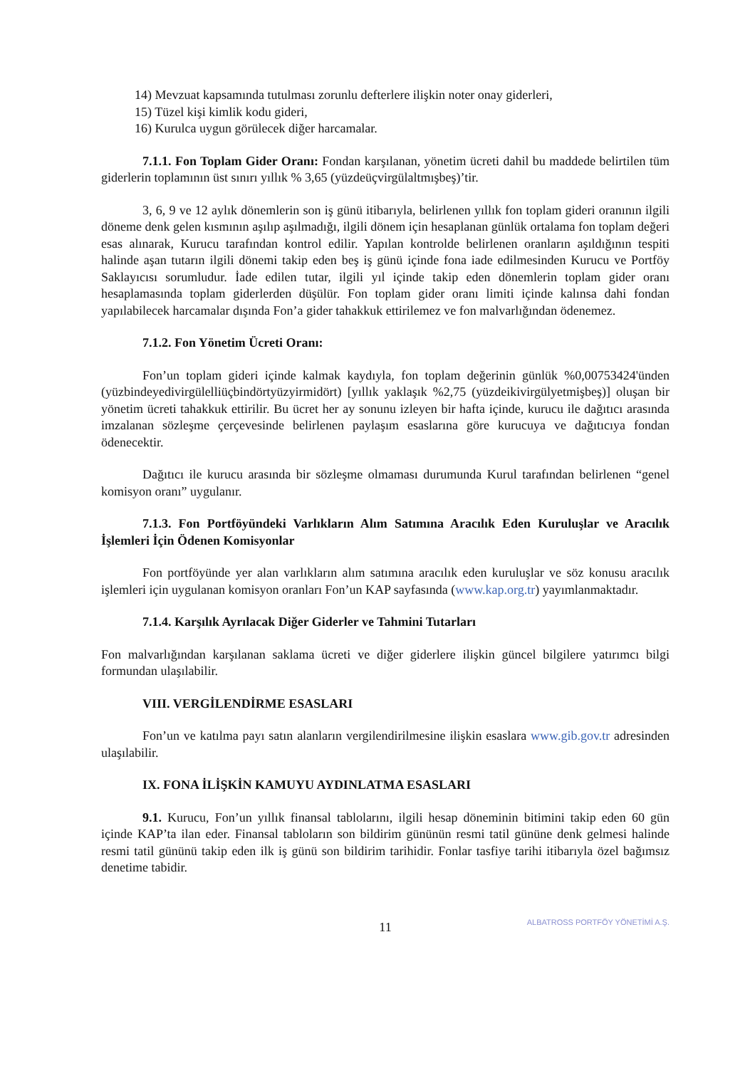14) Mevzuat kapsamında tutulması zorunlu defterlere ilişkin noter onay giderleri,
15) Tüzel kişi kimlik kodu gideri,
16) Kurulca uygun görülecek diğer harcamalar.
7.1.1. Fon Toplam Gider Oranı: Fondan karşılanan, yönetim ücreti dahil bu maddede belirtilen tüm giderlerin toplamının üst sınırı yıllık % 3,65 (yüzdeüçvirgülaltmışbeş)’tir.
3, 6, 9 ve 12 aylık dönemlerin son iş günü itibarıyla, belirlenen yıllık fon toplam gideri oranının ilgili döneme denk gelen kısmının aşılıp aşılmadığı, ilgili dönem için hesaplanan günlük ortalama fon toplam değeri esas alınarak, Kurucu tarafından kontrol edilir. Yapılan kontrolde belirlenen oranların aşıldığının tespiti halinde aşan tutarın ilgili dönemi takip eden beş iş günü içinde fona iade edilmesinden Kurucu ve Portföy Saklayıcısı sorumludur. İade edilen tutar, ilgili yıl içinde takip eden dönemlerin toplam gider oranı hesaplamasında toplam giderlerden düşülür. Fon toplam gider oranı limiti içinde kalınsa dahi fondan yapılabilecek harcamalar dışında Fon’a gider tahakkuk ettirilemez ve fon malvarlığından ödenemez.
7.1.2. Fon Yönetim Ücreti Oranı:
Fon’un toplam gideri içinde kalmak kaydıyla, fon toplam değerinin günlük %0,00753424'ünden (yüzbindeyedivirgülelliüçbindörtyüzyirmidört) [yıllık yaklaşık %2,75 (yüzdeikivirgülyetmişbeş)] oluşan bir yönetim ücreti tahakkuk ettirilir. Bu ücret her ay sonunu izleyen bir hafta içinde, kurucu ile dağıtıcı arasında imzalanan sözleşme çerçevesinde belirlenen paylaşım esaslarına göre kurucuya ve dağıtıcıya fondan ödenecektir.
Dağıtıcı ile kurucu arasında bir sözleşme olmaması durumunda Kurul tarafından belirlenen “genel komisyon oranı” uygulanır.
7.1.3. Fon Portföyündeki Varlıkların Alım Satımına Aracılık Eden Kuruluşlar ve Aracılık İşlemleri İçin Ödenen Komisyonlar
Fon portföyünde yer alan varlıkların alım satımına aracılık eden kuruluşlar ve söz konusu aracılık işlemleri için uygulanan komisyon oranları Fon’un KAP sayfasında (www.kap.org.tr) yayımlanmaktadır.
7.1.4. Karşılık Ayrılacak Diğer Giderler ve Tahmini Tutarları
Fon malvarlığından karşılanan saklama ücreti ve diğer giderlere ilişkin güncel bilgilere yatırımcı bilgi formundan ulaşılabilir.
VIII. VERGİLENDİRME ESASLARI
Fon’un ve katılma payı satın alanların vergilendirilmesine ilişkin esaslara www.gib.gov.tr adresinden ulaşılabilir.
IX. FONA İLİŞKİN KAMUYU AYDINLATMA ESASLARI
9.1. Kurucu, Fon’un yıllık finansal tablolarını, ilgili hesap döneminin bitimini takip eden 60 gün içinde KAP’ta ilan eder. Finansal tabloların son bildirim gününün resmi tatil gününe denk gelmesi halinde resmi tatil gününü takip eden ilk iş günü son bildirim tarihidir. Fonlar tasfiye tarihi itibarıyla özel bağımsız denetime tabidir.
11
ALBATROSS PORTFÖY YÖNETİMİ A.Ş.